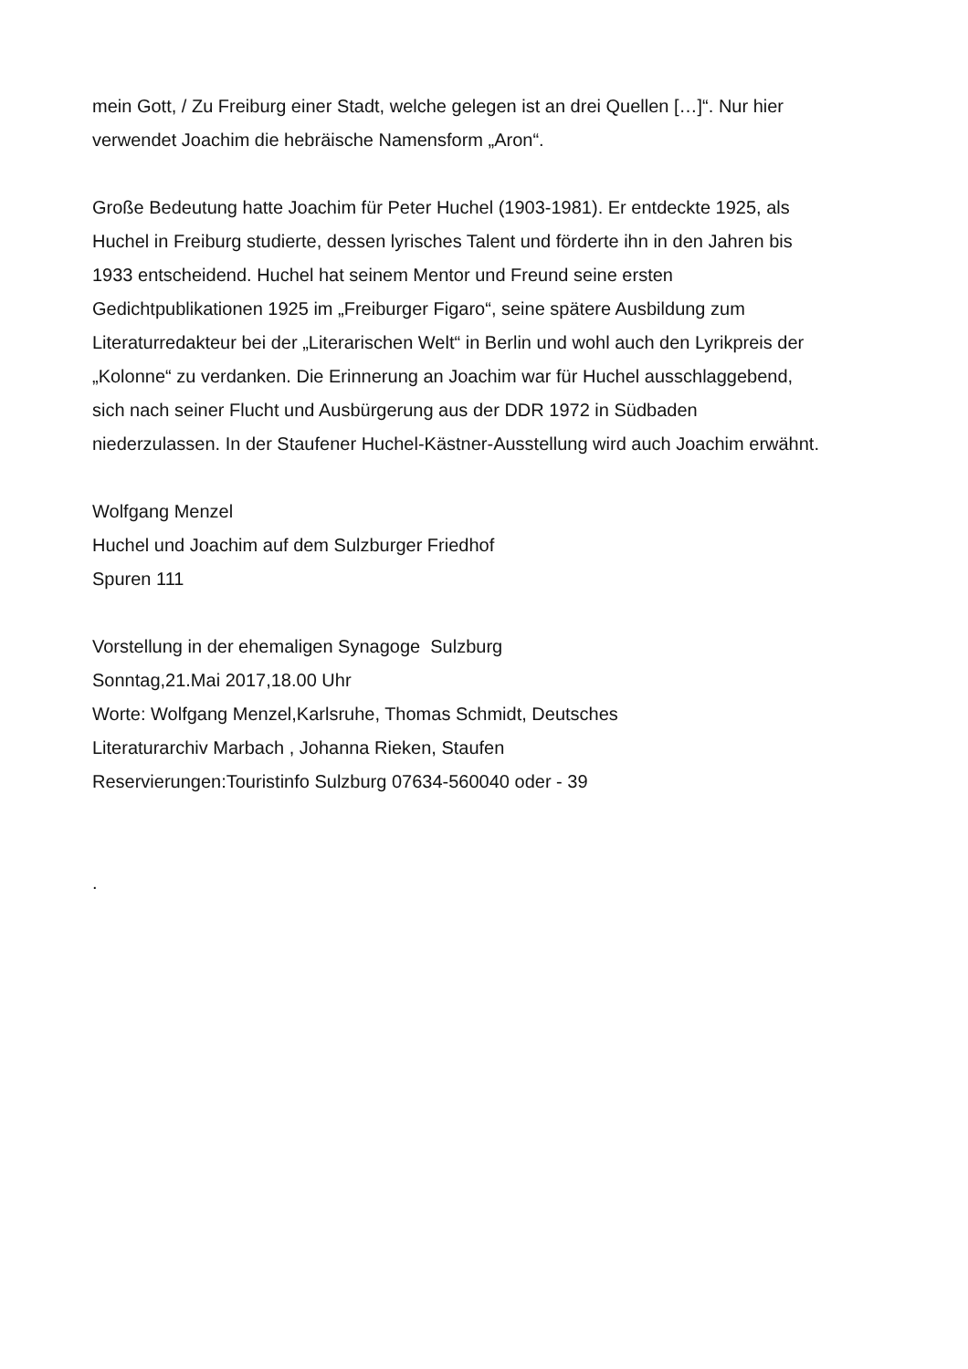mein Gott, / Zu Freiburg einer Stadt, welche gelegen ist an drei Quellen […]“. Nur hier
verwendet Joachim die hebräische Namensform „Aron“.
Große Bedeutung hatte Joachim für Peter Huchel (1903-1981). Er entdeckte 1925, als
Huchel in Freiburg studierte, dessen lyrisches Talent und förderte ihn in den Jahren bis
1933 entscheidend. Huchel hat seinem Mentor und Freund seine ersten
Gedichtpublikationen 1925 im „Freiburger Figaro“, seine spätere Ausbildung zum
Literaturredakteur bei der „Literarischen Welt“ in Berlin und wohl auch den Lyrikpreis der
„Kolonne“ zu verdanken. Die Erinnerung an Joachim war für Huchel ausschlaggebend,
sich nach seiner Flucht und Ausbürgerung aus der DDR 1972 in Südbaden
niederzulassen. In der Staufener Huchel-Kästner-Ausstellung wird auch Joachim erwähnt.
Wolfgang Menzel
Huchel und Joachim auf dem Sulzburger Friedhof
Spuren 111
Vorstellung in der ehemaligen Synagoge Sulzburg
Sonntag,21.Mai 2017,18.00 Uhr
Worte: Wolfgang Menzel,Karlsruhe, Thomas Schmidt, Deutsches
Literaturarchiv Marbach , Johanna Rieken, Staufen
Reservierungen:Touristinfo Sulzburg 07634-560040 oder - 39
.